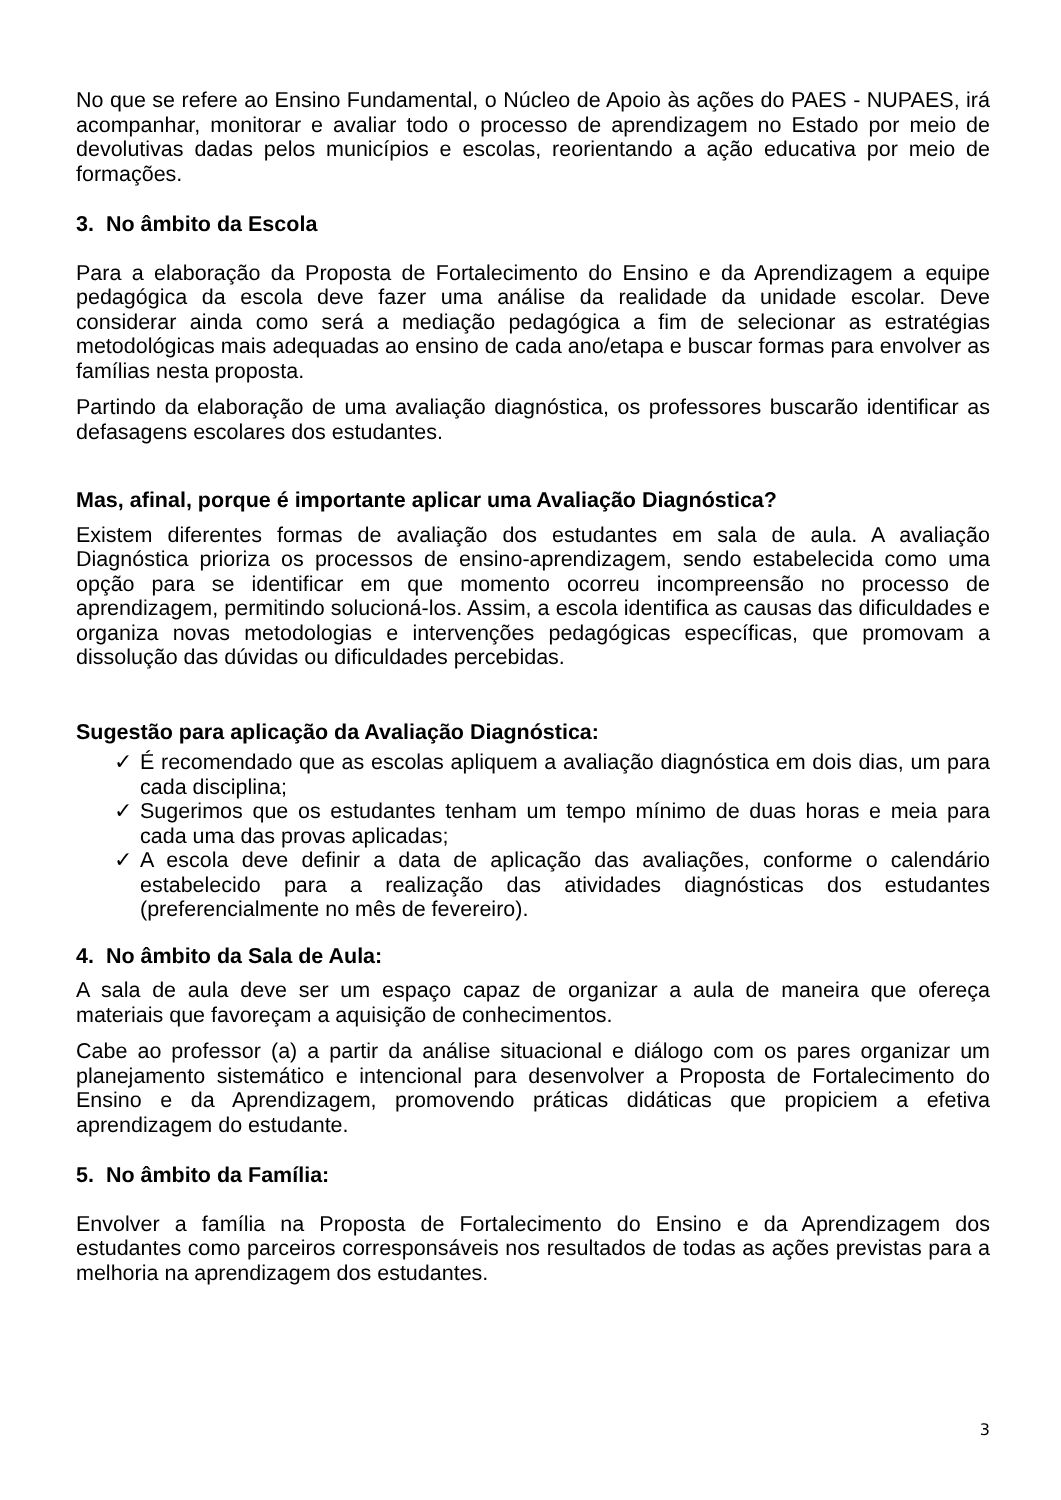No que se refere ao Ensino Fundamental, o Núcleo de Apoio às ações do PAES - NUPAES, irá acompanhar, monitorar e avaliar todo o processo de aprendizagem no Estado por meio de devolutivas dadas pelos municípios e escolas, reorientando a ação educativa por meio de formações.
3. No âmbito da Escola
Para a elaboração da Proposta de Fortalecimento do Ensino e da Aprendizagem a equipe pedagógica da escola deve fazer uma análise da realidade da unidade escolar. Deve considerar ainda como será a mediação pedagógica a fim de selecionar as estratégias metodológicas mais adequadas ao ensino de cada ano/etapa e buscar formas para envolver as famílias nesta proposta.
Partindo da elaboração de uma avaliação diagnóstica, os professores buscarão identificar as defasagens escolares dos estudantes.
Mas, afinal, porque é importante aplicar uma Avaliação Diagnóstica?
Existem diferentes formas de avaliação dos estudantes em sala de aula. A avaliação Diagnóstica prioriza os processos de ensino-aprendizagem, sendo estabelecida como uma opção para se identificar em que momento ocorreu incompreensão no processo de aprendizagem, permitindo solucioná-los. Assim, a escola identifica as causas das dificuldades e organiza novas metodologias e intervenções pedagógicas específicas, que promovam a dissolução das dúvidas ou dificuldades percebidas.
Sugestão para aplicação da Avaliação Diagnóstica:
✓ É recomendado que as escolas apliquem a avaliação diagnóstica em dois dias, um para cada disciplina;
✓ Sugerimos que os estudantes tenham um tempo mínimo de duas horas e meia para cada uma das provas aplicadas;
✓ A escola deve definir a data de aplicação das avaliações, conforme o calendário estabelecido para a realização das atividades diagnósticas dos estudantes (preferencialmente no mês de fevereiro).
4. No âmbito da Sala de Aula:
A sala de aula deve ser um espaço capaz de organizar a aula de maneira que ofereça materiais que favoreçam a aquisição de conhecimentos.
Cabe ao professor (a) a partir da análise situacional e diálogo com os pares organizar um planejamento sistemático e intencional para desenvolver a Proposta de Fortalecimento do Ensino e da Aprendizagem, promovendo práticas didáticas que propiciem a efetiva aprendizagem do estudante.
5. No âmbito da Família:
Envolver a família na Proposta de Fortalecimento do Ensino e da Aprendizagem dos estudantes como parceiros corresponsáveis nos resultados de todas as ações previstas para a melhoria na aprendizagem dos estudantes.
3